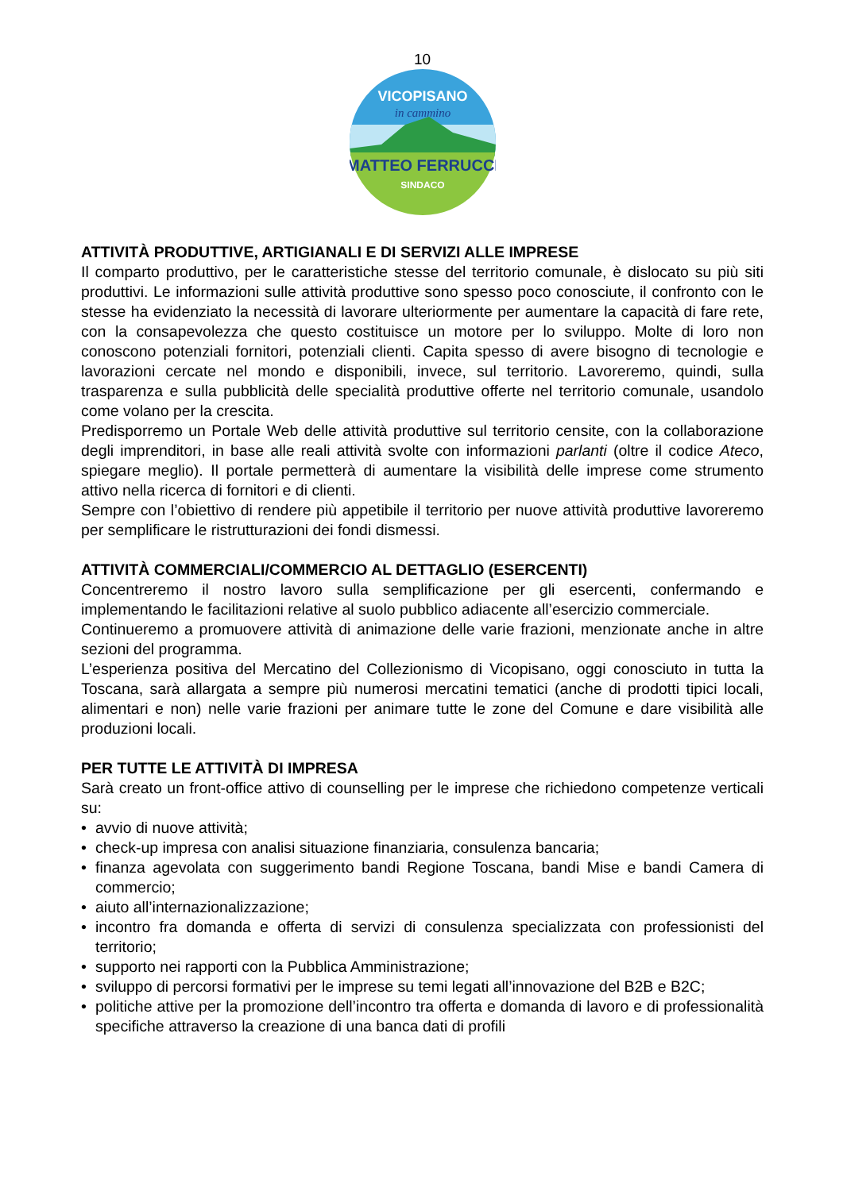10
MATTEO FERRUCCI
SINDACO
VICOPISANO
in cammino
ATTIVITÀ PRODUTTIVE, ARTIGIANALI E DI SERVIZI ALLE IMPRESE
Il comparto produttivo, per le caratteristiche stesse del territorio comunale, è dislocato su più siti produttivi. Le informazioni sulle attività produttive sono spesso poco conosciute, il confronto con le stesse ha evidenziato la necessità di lavorare ulteriormente per aumentare la capacità di fare rete, con la consapevolezza che questo costituisce un motore per lo sviluppo. Molte di loro non conoscono potenziali fornitori, potenziali clienti. Capita spesso di avere bisogno di tecnologie e lavorazioni cercate nel mondo e disponibili, invece, sul territorio. Lavoreremo, quindi, sulla trasparenza e sulla pubblicità delle specialità produttive offerte nel territorio comunale, usandolo come volano per la crescita.
Predisporremo un Portale Web delle attività produttive sul territorio censite, con la collaborazione degli imprenditori, in base alle reali attività svolte con informazioni parlanti (oltre il codice Ateco, spiegare meglio). Il portale permetterà di aumentare la visibilità delle imprese come strumento attivo nella ricerca di fornitori e di clienti.
Sempre con l’obiettivo di rendere più appetibile il territorio per nuove attività produttive lavoreremo per semplificare le ristrutturazioni dei fondi dismessi.
ATTIVITÀ COMMERCIALI/COMMERCIO AL DETTAGLIO (ESERCENTI)
Concentreremo il nostro lavoro sulla semplificazione per gli esercenti, confermando e implementando le facilitazioni relative al suolo pubblico adiacente all’esercizio commerciale.
Continueremo a promuovere attività di animazione delle varie frazioni, menzionate anche in altre sezioni del programma.
L’esperienza positiva del Mercatino del Collezionismo di Vicopisano, oggi conosciuto in tutta la Toscana, sarà allargata a sempre più numerosi mercatini tematici (anche di prodotti tipici locali, alimentari e non) nelle varie frazioni per animare tutte le zone del Comune e dare visibilità alle produzioni locali.
PER TUTTE LE ATTIVITÀ DI IMPRESA
Sarà creato un front-office attivo di counselling per le imprese che richiedono competenze verticali su:
• avvio di nuove attività;
• check-up impresa con analisi situazione finanziaria, consulenza bancaria;
• finanza agevolata con suggerimento bandi Regione Toscana, bandi Mise e bandi Camera di commercio;
• aiuto all’internazionalizzazione;
• incontro fra domanda e offerta di servizi di consulenza specializzata con professionisti del territorio;
• supporto nei rapporti con la Pubblica Amministrazione;
• sviluppo di percorsi formativi per le imprese su temi legati all’innovazione del B2B e B2C;
• politiche attive per la promozione dell’incontro tra offerta e domanda di lavoro e di professionalità specifiche attraverso la creazione di una banca dati di profili